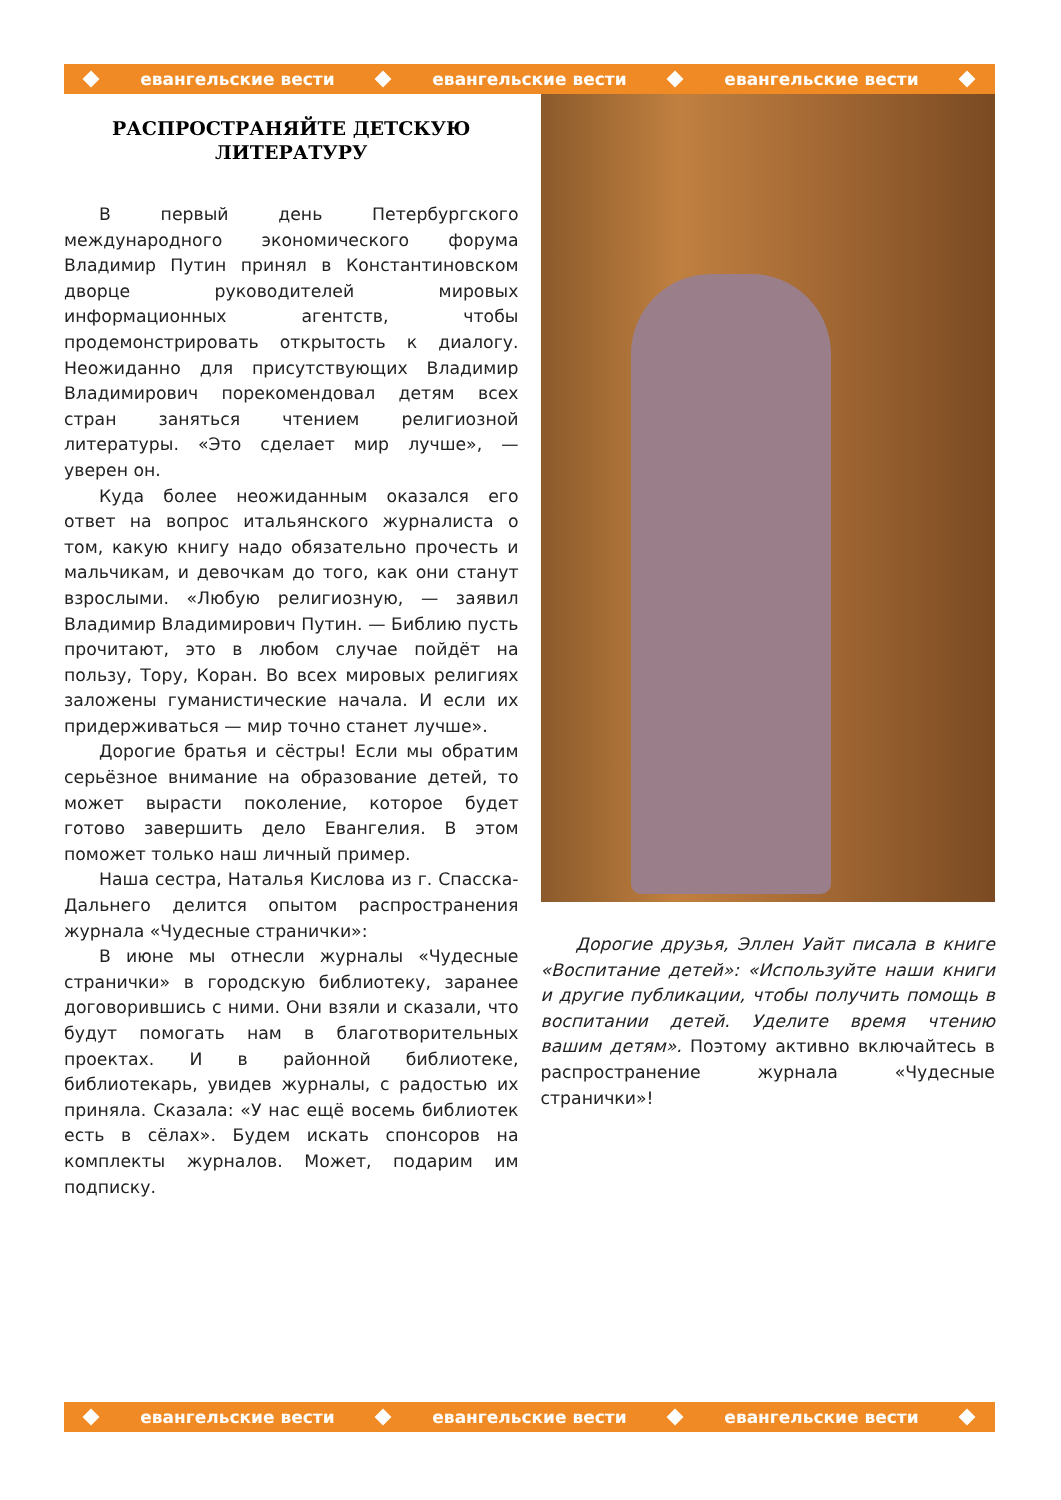евангельские вести евангельские вести евангельские вести
РАСПРОСТРАНЯЙТЕ ДЕТСКУЮ ЛИТЕРАТУРУ
В первый день Петербургского международного экономического форума Владимир Путин принял в Константиновском дворце руководителей мировых информационных агентств, чтобы продемонстрировать открытость к диалогу. Неожиданно для присутствующих Владимир Владимирович порекомендовал детям всех стран заняться чтением религиозной литературы. «Это сделает мир лучше», — уверен он.
Куда более неожиданным оказался его ответ на вопрос итальянского журналиста о том, какую книгу надо обязательно прочесть и мальчикам, и девочкам до того, как они станут взрослыми. «Любую религиозную, — заявил Владимир Владимирович Путин. — Библию пусть прочитают, это в любом случае пойдёт на пользу, Тору, Коран. Во всех мировых религиях заложены гуманистические начала. И если их придерживаться — мир точно станет лучше».
Дорогие братья и сёстры! Если мы обратим серьёзное внимание на образование детей, то может вырасти поколение, которое будет готово завершить дело Евангелия. В этом поможет только наш личный пример.
Наша сестра, Наталья Кислова из г. Спасска-Дальнего делится опытом распространения журнала «Чудесные странички»:
В июне мы отнесли журналы «Чудесные странички» в городскую библиотеку, заранее договорившись с ними. Они взяли и сказали, что будут помогать нам в благотворительных проектах. И в районной библиотеке, библиотекарь, увидев журналы, с радостью их приняла. Сказала: «У нас ещё восемь библиотек есть в сёлах». Будем искать спонсоров на комплекты журналов. Может, подарим им подписку.
Дорогие друзья, Эллен Уайт писала в книге «Воспитание детей»: «Используйте наши книги и другие публикации, чтобы получить помощь в воспитании детей. Уделите время чтению вашим детям». Поэтому активно включайтесь в распространение журнала «Чудесные странички»!
евангельские вести евангельские вести евангельские вести